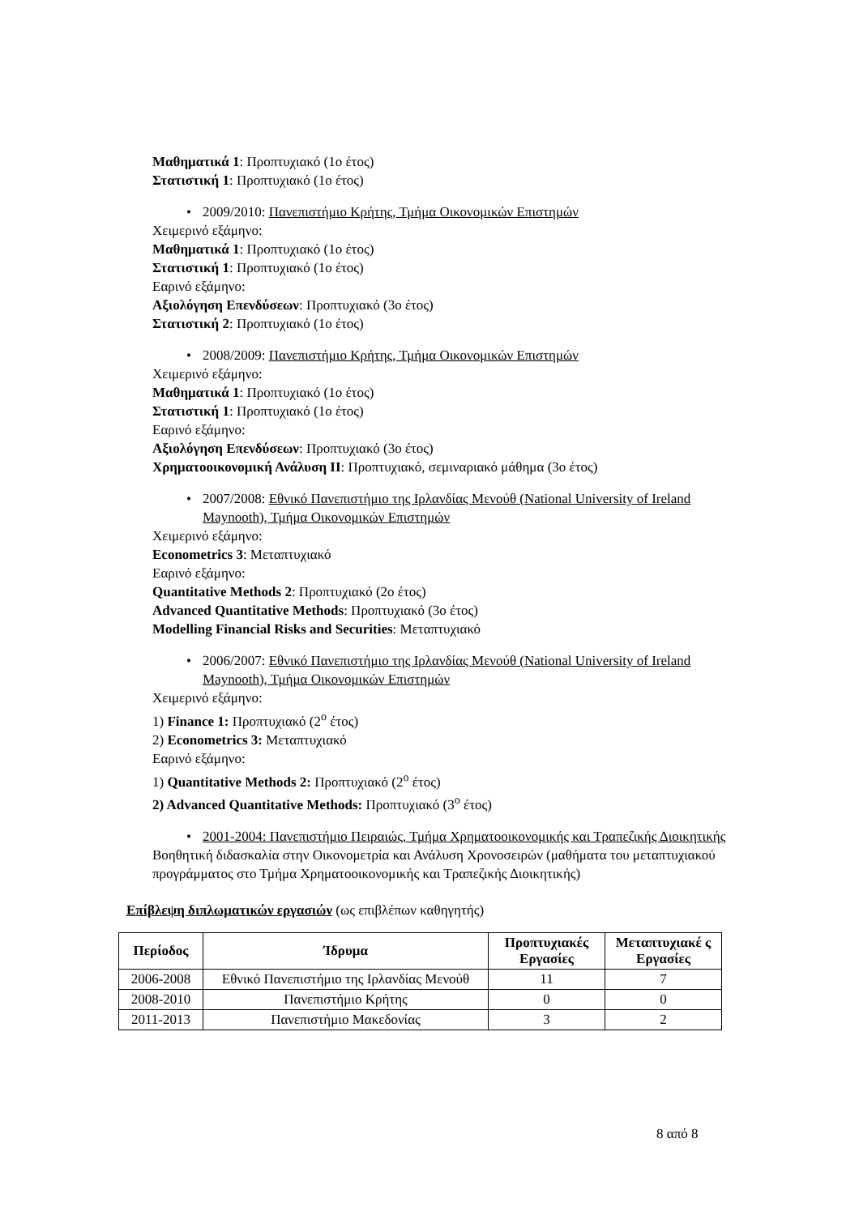Μαθηματικά 1: Προπτυχιακό (1ο έτος)
Στατιστική 1: Προπτυχιακό (1ο έτος)
• 2009/2010: Πανεπιστήμιο Κρήτης, Τμήμα Οικονομικών Επιστημών
Χειμερινό εξάμηνο:
Μαθηματικά 1: Προπτυχιακό (1ο έτος)
Στατιστική 1: Προπτυχιακό (1ο έτος)
Εαρινό εξάμηνο:
Αξιολόγηση Επενδύσεων: Προπτυχιακό (3ο έτος)
Στατιστική 2: Προπτυχιακό (1ο έτος)
• 2008/2009: Πανεπιστήμιο Κρήτης, Τμήμα Οικονομικών Επιστημών
Χειμερινό εξάμηνο:
Μαθηματικά 1: Προπτυχιακό (1ο έτος)
Στατιστική 1: Προπτυχιακό (1ο έτος)
Εαρινό εξάμηνο:
Αξιολόγηση Επενδύσεων: Προπτυχιακό (3ο έτος)
Χρηματοοικονομική Ανάλυση ΙΙ: Προπτυχιακό, σεμιναριακό μάθημα (3ο έτος)
• 2007/2008: Εθνικό Πανεπιστήμιο της Ιρλανδίας Μενούθ (National University of Ireland Maynooth), Τμήμα Οικονομικών Επιστημών
Χειμερινό εξάμηνο:
Econometrics 3: Μεταπτυχιακό
Εαρινό εξάμηνο:
Quantitative Methods 2: Προπτυχιακό (2ο έτος)
Advanced Quantitative Methods: Προπτυχιακό (3ο έτος)
Modelling Financial Risks and Securities: Μεταπτυχιακό
• 2006/2007: Εθνικό Πανεπιστήμιο της Ιρλανδίας Μενούθ (National University of Ireland Maynooth), Τμήμα Οικονομικών Επιστημών
Χειμερινό εξάμηνο:
1) Finance 1: Προπτυχιακό (2<sup>ο</sup> έτος)
2) Econometrics 3: Μεταπτυχιακό
Εαρινό εξάμηνο:
1) Quantitative Methods 2: Προπτυχιακό (2<sup>ο</sup> έτος)
2) Advanced Quantitative Methods: Προπτυχιακό (3<sup>ο</sup> έτος)
• 2001-2004: Πανεπιστήμιο Πειραιώς, Τμήμα Χρηματοοικονομικής και Τραπεζικής Διοικητικής
Βοηθητική διδασκαλία στην Οικονομετρία και Ανάλυση Χρονοσειρών (μαθήματα του μεταπτυχιακού προγράμματος στο Τμήμα Χρηματοοικονομικής και Τραπεζικής Διοικητικής)
Επίβλεψη διπλωματικών εργασιών (ως επιβλέπων καθηγητής)
| Περίοδος | Ίδρυμα | Προπτυχιακές Εργασίες | Μεταπτυχιακέ ς Εργασίες |
| --- | --- | --- | --- |
| 2006-2008 | Εθνικό Πανεπιστήμιο της Ιρλανδίας Μενούθ | 11 | 7 |
| 2008-2010 | Πανεπιστήμιο Κρήτης | 0 | 0 |
| 2011-2013 | Πανεπιστήμιο Μακεδονίας | 3 | 2 |
8 από 8